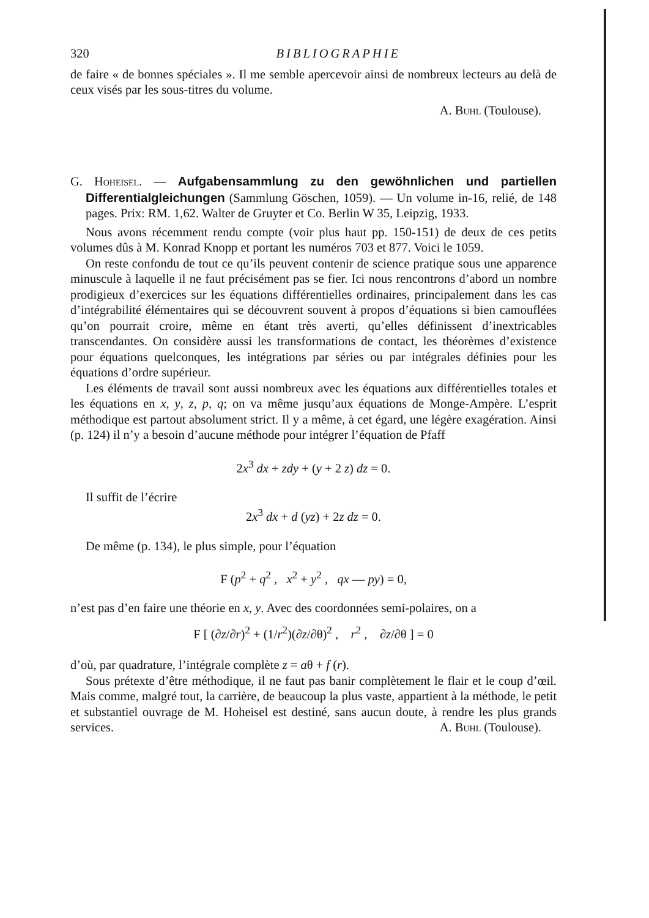320 BIBLIOGRAPHIE
de faire « de bonnes spéciales ». Il me semble apercevoir ainsi de nombreux lecteurs au delà de ceux visés par les sous-titres du volume.
A. Buhl (Toulouse).
G. Hoheisel. — Aufgabensammlung zu den gewöhnlichen und partiellen Differentialgleichungen (Sammlung Göschen, 1059). — Un volume in-16, relié, de 148 pages. Prix: RM. 1,62. Walter de Gruyter et Co. Berlin W 35, Leipzig, 1933.
Nous avons récemment rendu compte (voir plus haut pp. 150-151) de deux de ces petits volumes dûs à M. Konrad Knopp et portant les numéros 703 et 877. Voici le 1059.
On reste confondu de tout ce qu’ils peuvent contenir de science pratique sous une apparence minuscule à laquelle il ne faut précisément pas se fier. Ici nous rencontrons d’abord un nombre prodigieux d’exercices sur les équations différentielles ordinaires, principalement dans les cas d’intégrabilité élémentaires qui se découvrent souvent à propos d’équations si bien camouflées qu’on pourrait croire, même en étant très averti, qu’elles définissent d’inextricables transcendantes. On considère aussi les transformations de contact, les théorèmes d’existence pour équations quelconques, les intégrations par séries ou par intégrales définies pour les équations d’ordre supérieur.
Les éléments de travail sont aussi nombreux avec les équations aux différentielles totales et les équations en x, y, z, p, q; on va même jusqu’aux équations de Monge-Ampère. L’esprit méthodique est partout absolument strict. Il y a même, à cet égard, une légère exagération. Ainsi (p. 124) il n’y a besoin d’aucune méthode pour intégrer l’équation de Pfaff
2x<sup>3</sup> dx + zdy + (y + 2 z) dz = 0.
Il suffit de l’écrire
2x<sup>3</sup> dx + d (yz) + 2z dz = 0.
De même (p. 134), le plus simple, pour l’équation
F (p<sup>2</sup> + q<sup>2</sup> , x<sup>2</sup> + y<sup>2</sup> , qx — py) = 0,
n’est pas d’en faire une théorie en x, y. Avec des coordonnées semi-polaires, on a
F [ (∂z/∂r)<sup>2</sup> + (1/r<sup>2</sup>)(∂z/∂θ)<sup>2</sup> , r<sup>2</sup> , ∂z/∂θ ] = 0
d’où, par quadrature, l’intégrale complète z = aθ + f (r).
Sous prétexte d’être méthodique, il ne faut pas banir complètement le flair et le coup d’œil. Mais comme, malgré tout, la carrière, de beaucoup la plus vaste, appartient à la méthode, le petit et substantiel ouvrage de M. Hoheisel est destiné, sans aucun doute, à rendre les plus grands services. A. Buhl (Toulouse).